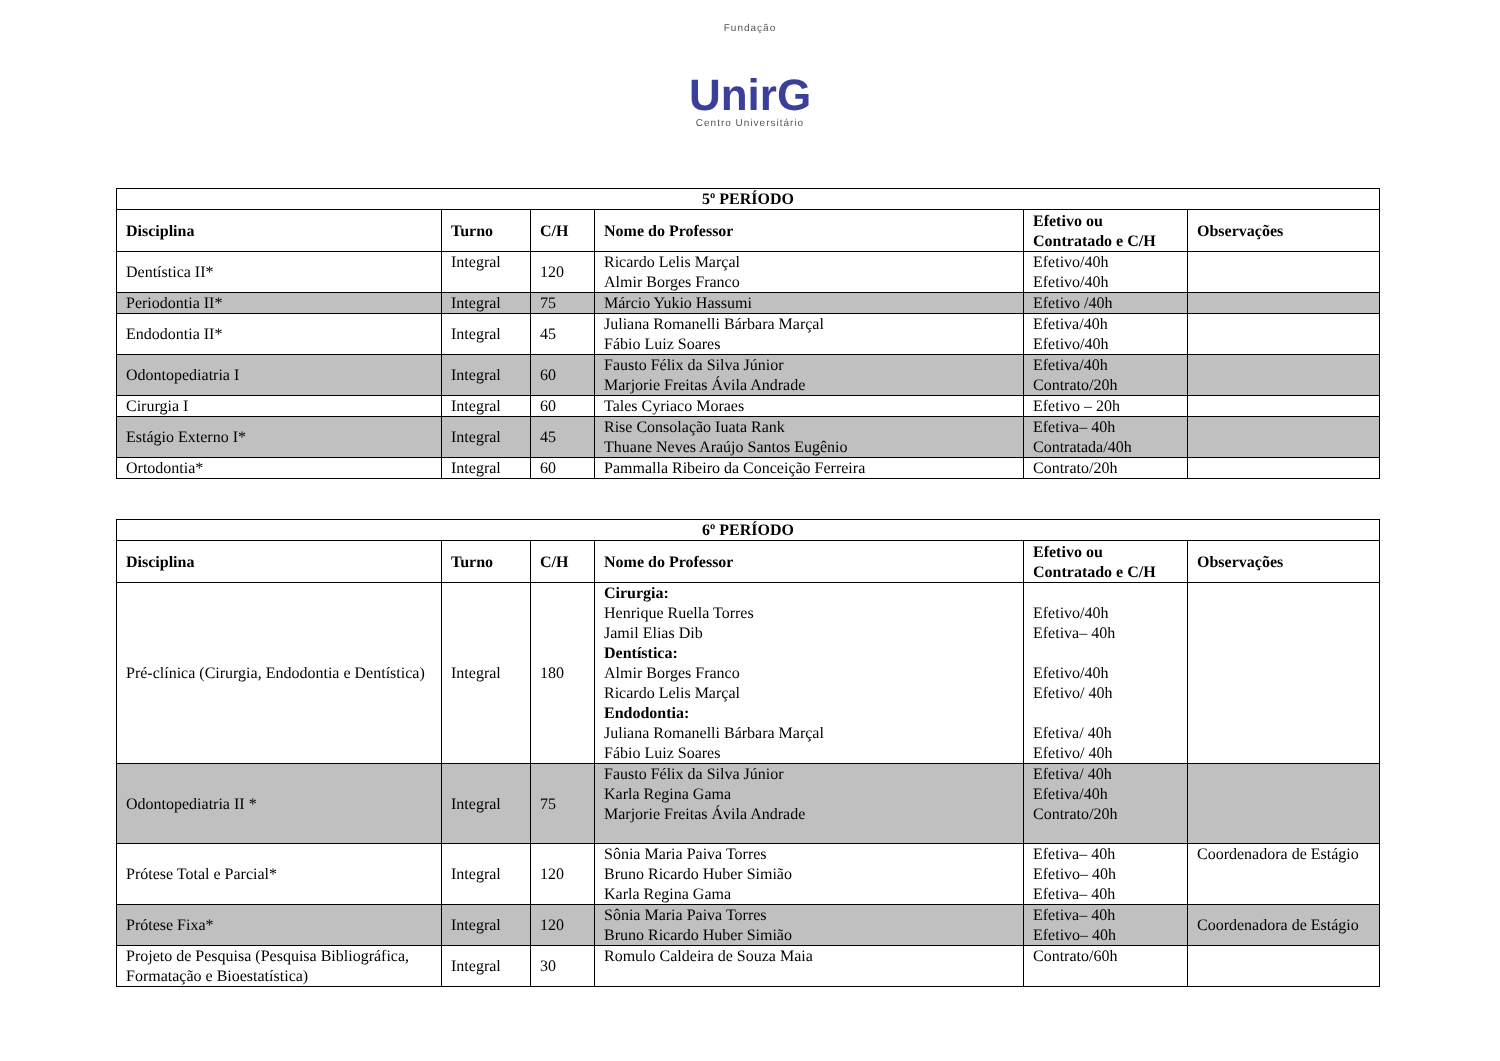Fundação
UnirG
Centro Universitário
| 5º PERÍODO | | | | | |
| Disciplina | Turno | C/H | Nome do Professor | Efetivo ou Contratado e C/H | Observações |
| Dentística II* | Integral | 120 | Ricardo Lelis Marçal Almir Borges Franco | Efetivo/40h Efetivo/40h | |
| Periodontia II* | Integral | 75 | Márcio Yukio Hassumi | Efetivo /40h | |
| Endodontia II* | Integral | 45 | Juliana Romanelli Bárbara Marçal Fábio Luiz Soares | Efetiva/40h Efetivo/40h | |
| Odontopediatria I | Integral | 60 | Fausto Félix da Silva Júnior Marjorie Freitas Ávila Andrade | Efetiva/40h Contrato/20h | |
| Cirurgia I | Integral | 60 | Tales Cyriaco Moraes | Efetivo – 20h | |
| Estágio Externo I* | Integral | 45 | Rise Consolação Iuata Rank Thuane Neves Araújo Santos Eugênio | Efetiva– 40h Contratada/40h | |
| Ortodontia* | Integral | 60 | Pammalla Ribeiro da Conceição Ferreira | Contrato/20h | |
| 6º PERÍODO | | | | | |
| Disciplina | Turno | C/H | Nome do Professor | Efetivo ou Contratado e C/H | Observações |
| Pré-clínica (Cirurgia, Endodontia e Dentística) | Integral | 180 | Cirurgia: Henrique Ruella Torres Jamil Elias Dib Dentística: Almir Borges Franco Ricardo Lelis Marçal Endodontia: Juliana Romanelli Bárbara Marçal Fábio Luiz Soares | Efetivo/40h Efetiva– 40h Efetivo/40h Efetivo/ 40h Efetiva/ 40h Efetivo/ 40h | |
| Odontopediatria II * | Integral | 75 | Fausto Félix da Silva Júnior Karla Regina Gama Marjorie Freitas Ávila Andrade | Efetiva/ 40h Efetiva/40h Contrato/20h | |
| Prótese Total e Parcial* | Integral | 120 | Sônia Maria Paiva Torres Bruno Ricardo Huber Simião Karla Regina Gama | Efetiva– 40h Efetivo– 40h Efetiva– 40h | Coordenadora de Estágio |
| Prótese Fixa* | Integral | 120 | Sônia Maria Paiva Torres Bruno Ricardo Huber Simião | Efetiva– 40h Efetivo– 40h | Coordenadora de Estágio |
| Projeto de Pesquisa (Pesquisa Bibliográfica, Formatação e Bioestatística) | Integral | 30 | Romulo Caldeira de Souza Maia | Contrato/60h | |